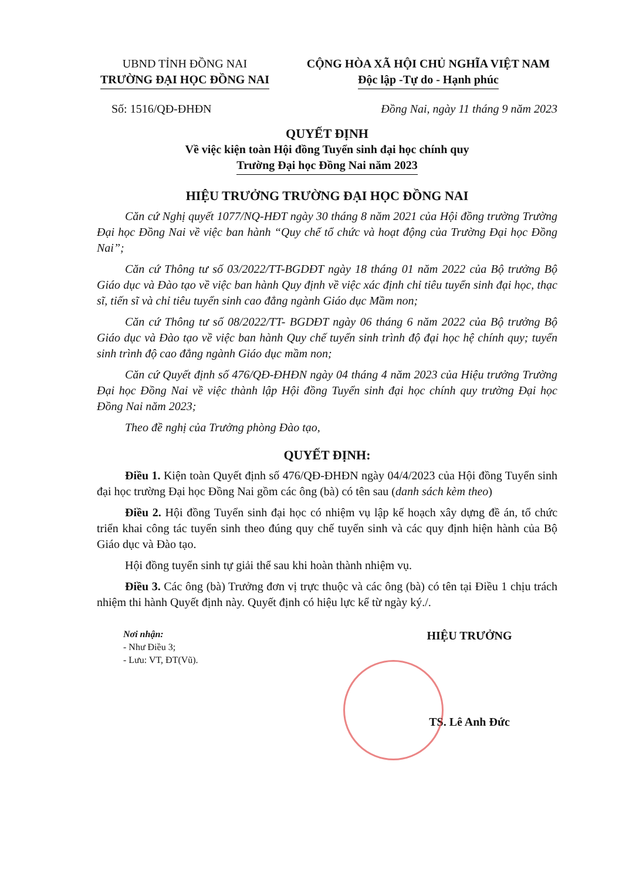UBND TỈNH ĐỒNG NAI
TRƯỜNG ĐẠI HỌC ĐỒNG NAI
CỘNG HÒA XÃ HỘI CHỦ NGHĨA VIỆT NAM
Độc lập -Tự do - Hạnh phúc
Số: 1516/QĐ-ĐHĐN Đồng Nai, ngày 11 tháng 9 năm 2023
QUYẾT ĐỊNH
Về việc kiện toàn Hội đồng Tuyển sinh đại học chính quy
Trường Đại học Đồng Nai năm 2023
HIỆU TRƯỞNG TRƯỜNG ĐẠI HỌC ĐỒNG NAI
Căn cứ Nghị quyết 1077/NQ-HĐT ngày 30 tháng 8 năm 2021 của Hội đồng trường Trường Đại học Đồng Nai về việc ban hành “Quy chế tổ chức và hoạt động của Trường Đại học Đồng Nai”;
Căn cứ Thông tư số 03/2022/TT-BGDĐT ngày 18 tháng 01 năm 2022 của Bộ trưởng Bộ Giáo dục và Đào tạo về việc ban hành Quy định về việc xác định chỉ tiêu tuyển sinh đại học, thạc sĩ, tiến sĩ và chỉ tiêu tuyển sinh cao đẳng ngành Giáo dục Mầm non;
Căn cứ Thông tư số 08/2022/TT- BGDĐT ngày 06 tháng 6 năm 2022 của Bộ trưởng Bộ Giáo dục và Đào tạo về việc ban hành Quy chế tuyển sinh trình độ đại học hệ chính quy; tuyển sinh trình độ cao đẳng ngành Giáo dục mầm non;
Căn cứ Quyết định số 476/QĐ-ĐHĐN ngày 04 tháng 4 năm 2023 của Hiệu trưởng Trường Đại học Đồng Nai về việc thành lập Hội đồng Tuyển sinh đại học chính quy trường Đại học Đồng Nai năm 2023;
Theo đề nghị của Trưởng phòng Đào tạo,
QUYẾT ĐỊNH:
Điều 1. Kiện toàn Quyết định số 476/QĐ-ĐHĐN ngày 04/4/2023 của Hội đồng Tuyển sinh đại học trường Đại học Đồng Nai gồm các ông (bà) có tên sau (danh sách kèm theo)
Điều 2. Hội đồng Tuyển sinh đại học có nhiệm vụ lập kế hoạch xây dựng đề án, tổ chức triển khai công tác tuyển sinh theo đúng quy chế tuyển sinh và các quy định hiện hành của Bộ Giáo dục và Đào tạo.
Hội đồng tuyển sinh tự giải thể sau khi hoàn thành nhiệm vụ.
Điều 3. Các ông (bà) Trưởng đơn vị trực thuộc và các ông (bà) có tên tại Điều 1 chịu trách nhiệm thi hành Quyết định này. Quyết định có hiệu lực kể từ ngày ký./.
Nơi nhận:
- Như Điều 3;
- Lưu: VT, ĐT(Vũ).
HIỆU TRƯỞNG
TS. Lê Anh Đức